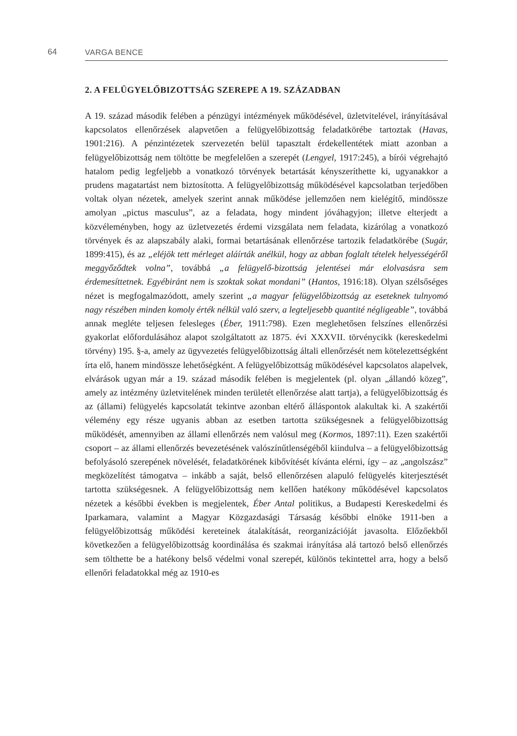64 VARGA BENCE
2. A FELÜGYELŐBIZOTTSÁG SZEREPE A 19. SZÁZADBAN
A 19. század második felében a pénzügyi intézmények működésével, üzletvitelé­vel, irányításával kapcsolatos ellenőrzések alapvetően a felügyelőbizottság feladat­körébe tartoztak (Havas, 1901:216). A pénzintézetek szervezetén belül tapasztalt érdekellentétek miatt azonban a felügyelőbizottság nem töltötte be megfelelően a szerepét (Lengyel, 1917:245), a bírói végrehajtó hatalom pedig legfeljebb a vonat­kozó törvények betartását kényszeríthette ki, ugyanakkor a prudens magatartást nem biztosította. A felügyelőbizottság működésével kapcsolatban terjedőben vol­tak olyan nézetek, amelyek szerint annak működése jellemzően nem kielégítő, mindössze amolyan „pictus masculus”, az a feladata, hogy mindent jóváhagyjon; illetve elterjedt a közvéleményben, hogy az üzletvezetés érdemi vizsgálata nem feladata, kizárólag a vonatkozó törvények és az alapszabály alaki, formai betartá­sának ellenőrzése tartozik feladatkörébe (Sugár, 1899:415), és az „eléjök tett mérle­get aláírták anélkül, hogy az abban foglalt tételek helyességéről meggyőződtek vol­na”, továbbá „a felügyelő-bizottság jelentései már elolvasásra sem érdemesíttetnek. Egyébiránt nem is szoktak sokat mondani” (Hantos, 1916:18). Olyan szélsőséges nézet is megfogalmazódott, amely szerint „a magyar felügyelőbizottság az esetek­nek tulnyomó nagy részében minden komoly érték nélkül való szerv, a legteljesebb quantité négligeable”, továbbá annak megléte teljesen felesleges (Éber, 1911:798). Ezen meglehetősen felszínes ellenőrzési gyakorlat előfordulásához alapot szolgál­tatott az 1875. évi XXXVII. törvénycikk (kereskedelmi törvény) 195. §-a, amely az ügyvezetés felügyelőbizottság általi ellenőrzését nem kötelezettségként írta elő, hanem mindössze lehetőségként. A felügyelőbizottság működésével kapcsolatos alapelvek, elvárások ugyan már a 19. század második felében is megjelentek (pl. olyan „állandó közeg”, amely az intézmény üzletvitelének minden területét el­lenőrzése alatt tartja), a felügyelőbizottság és az (állami) felügyelés kapcsolatát tekintve azonban eltérő álláspontok alakultak ki. A szakértői vélemény egy része ugyanis abban az esetben tartotta szükségesnek a felügyelőbizottság működését, amennyiben az állami ellenőrzés nem valósul meg (Kormos, 1897:11). Ezen szak­értői csoport – az állami ellenőrzés bevezetésének valószínűtlenségéből kiindulva – a felügyelőbizottság befolyásoló szerepének növelését, feladatkörének kibőví­tését kívánta elérni, így – az „angolszász” megközelítést támogatva – inkább a saját, belső ellenőrzésen alapuló felügyelés kiterjesztését tartotta szükségesnek. A felügyelőbizottság nem kellően hatékony működésével kapcsolatos nézetek a ké­sőbbi években is megjelentek, Éber Antal politikus, a Budapesti Kereskedelmi és Iparkamara, valamint a Magyar Közgazdasági Társaság későbbi elnöke 1911-ben a felügyelőbizottság működési kereteinek átalakítását, reorganizációját javasolta. Előzőekből következően a felügyelőbizottság koordinálása és szakmai irányítása alá tartozó belső ellenőrzés sem tölthette be a hatékony belső védelmi vonal sze­repét, különös tekintettel arra, hogy a belső ellenőri feladatokkal még az 1910-es